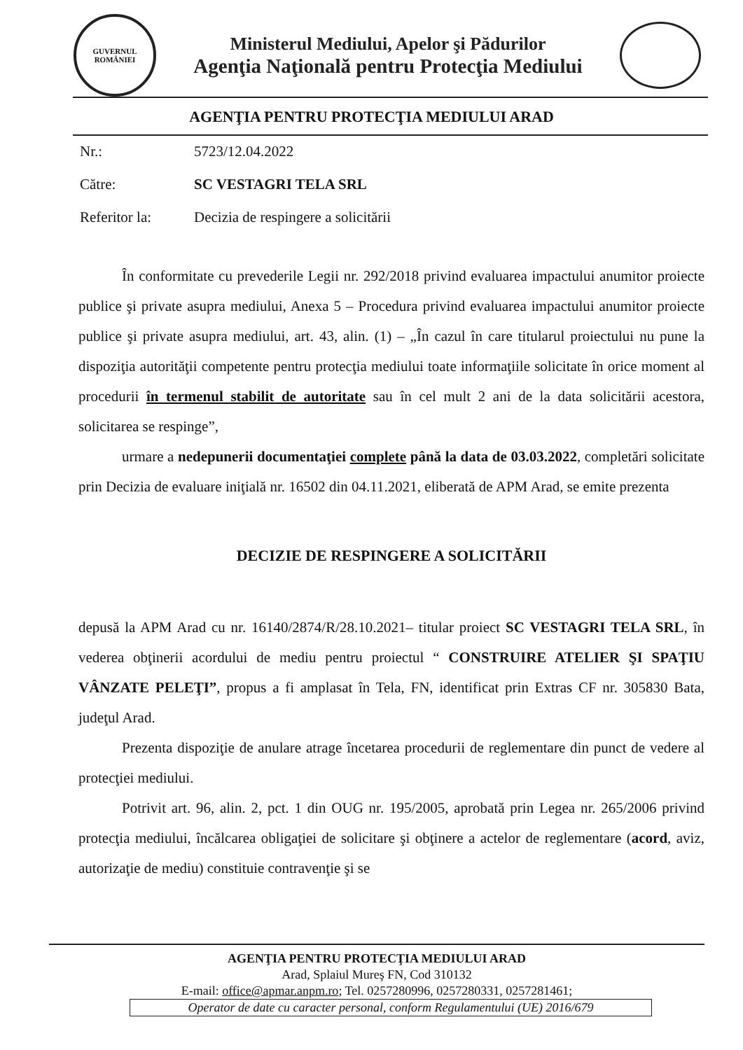GUVERNUL
ROMÂNIEI
Ministerul Mediului, Apelor şi Pădurilor
Agenţia Naţională pentru Protecţia Mediului
AGENŢIA PENTRU PROTECŢIA MEDIULUI ARAD
Nr.: 5723/12.04.2022
Către: SC VESTAGRI TELA SRL
Referitor la: Decizia de respingere a solicitării
În conformitate cu prevederile Legii nr. 292/2018 privind evaluarea impactului anumitor proiecte publice şi private asupra mediului, Anexa 5 – Procedura privind evaluarea impactului anumitor proiecte publice şi private asupra mediului, art. 43, alin. (1) – „În cazul în care titularul proiectului nu pune la dispoziţia autorităţii competente pentru protecţia mediului toate informaţiile solicitate în orice moment al procedurii în termenul stabilit de autoritate sau în cel mult 2 ani de la data solicitării acestora, solicitarea se respinge”,
urmare a nedepunerii documentaţiei complete până la data de 03.03.2022, completări solicitate prin Decizia de evaluare iniţială nr. 16502 din 04.11.2021, eliberată de APM Arad, se emite prezenta
DECIZIE DE RESPINGERE A SOLICITĂRII
depusă la APM Arad cu nr. 16140/2874/R/28.10.2021– titular proiect SC VESTAGRI TELA SRL, în vederea obţinerii acordului de mediu pentru proiectul “ CONSTRUIRE ATELIER ŞI SPAŢIU VÂNZATE PELEŢI”, propus a fi amplasat în Tela, FN, identificat prin Extras CF nr. 305830 Bata, judeţul Arad.
Prezenta dispoziţie de anulare atrage încetarea procedurii de reglementare din punct de vedere al protecţiei mediului.
Potrivit art. 96, alin. 2, pct. 1 din OUG nr. 195/2005, aprobată prin Legea nr. 265/2006 privind protecţia mediului, încălcarea obligaţiei de solicitare şi obţinere a actelor de reglementare (acord, aviz, autorizaţie de mediu) constituie contravenţie şi se
AGENŢIA PENTRU PROTECŢIA MEDIULUI ARAD
Arad, Splaiul Mureş FN, Cod 310132
E-mail: office@apmar.anpm.ro; Tel. 0257280996, 0257280331, 0257281461;
Operator de date cu caracter personal, conform Regulamentului (UE) 2016/679